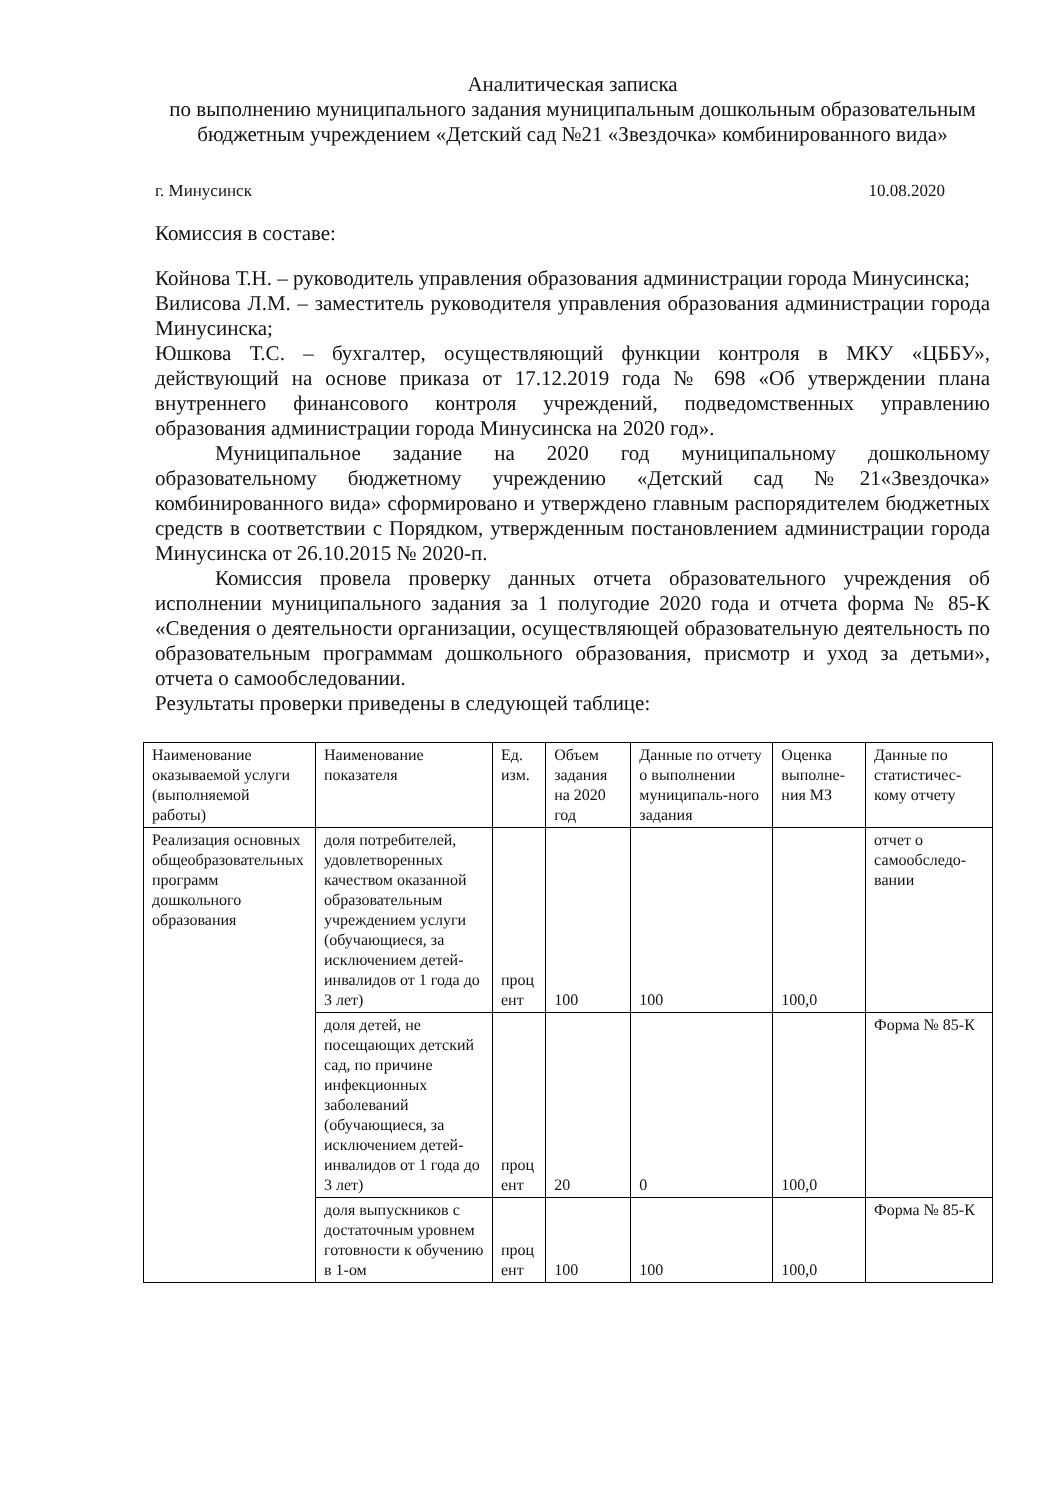Аналитическая записка
по выполнению муниципального задания муниципальным дошкольным образовательным бюджетным учреждением «Детский сад №21 «Звездочка» комбинированного вида»
г. Минусинск 10.08.2020
Комиссия в составе:
Койнова Т.Н. – руководитель управления образования администрации города Минусинска;
Вилисова Л.М. – заместитель руководителя управления образования администрации города Минусинска;
Юшкова Т.С. – бухгалтер, осуществляющий функции контроля в МКУ «ЦББУ», действующий на основе приказа от 17.12.2019 года № 698 «Об утверждении плана внутреннего финансового контроля учреждений, подведомственных управлению образования администрации города Минусинска на 2020 год».
Муниципальное задание на 2020 год муниципальному дошкольному образовательному бюджетному учреждению «Детский сад №21«Звездочка» комбинированного вида» сформировано и утверждено главным распорядителем бюджетных средств в соответствии с Порядком, утвержденным постановлением администрации города Минусинска от 26.10.2015 № 2020-п.
Комиссия провела проверку данных отчета образовательного учреждения об исполнении муниципального задания за 1 полугодие 2020 года и отчета форма № 85-К «Сведения о деятельности организации, осуществляющей образовательную деятельность по образовательным программам дошкольного образования, присмотр и уход за детьми», отчета о самообследовании.
Результаты проверки приведены в следующей таблице:
| Наименование оказываемой услуги (выполняемой работы) | Наименование показателя | Ед. изм. | Объем задания на 2020 год | Данные по отчету о выполнении муниципаль-ного задания | Оценка выполне-ния МЗ | Данные по статистичес-кому отчету |
| Реализация основных общеобразовательных программ дошкольного образования | доля потребителей, удовлетворенных качеством оказанной образовательным учреждением услуги (обучающиеся, за исключением детей-инвалидов от 1 года до 3 лет) | проц ент | 100 | 100 | 100,0 | отчет о самообследо-вании |
| | доля детей, не посещающих детский сад, по причине инфекционных заболеваний (обучающиеся, за исключением детей-инвалидов от 1 года до 3 лет) | проц ент | 20 | 0 | 100,0 | Форма № 85-К |
| | доля выпускников с достаточным уровнем готовности к обучению в 1-ом | проц ент | 100 | 100 | 100,0 | Форма № 85-К |